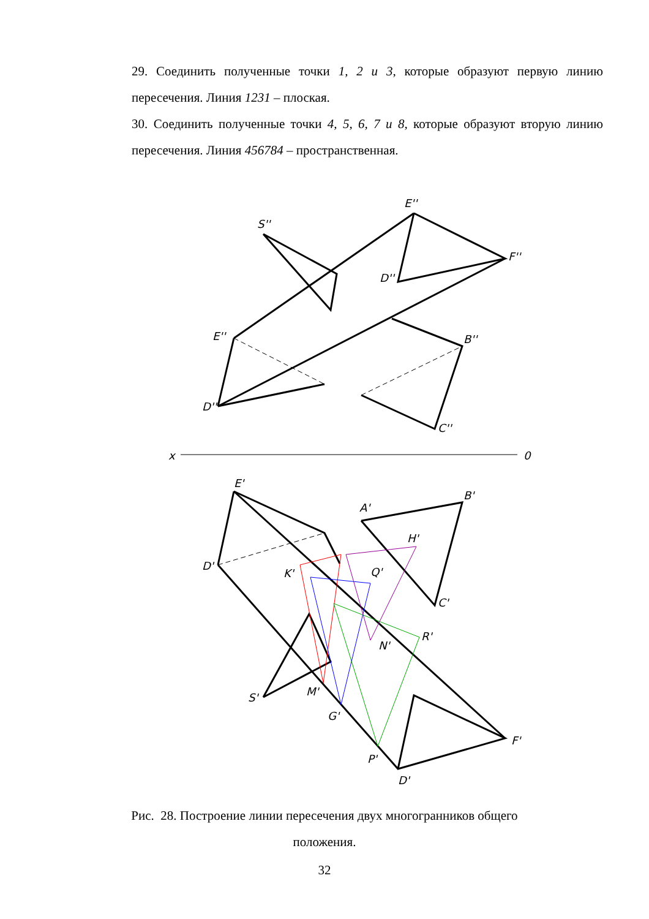29. Соединить полученные точки 1, 2 и 3, которые образуют первую линию пересечения. Линия 1231 – плоская.
30. Соединить полученные точки 4, 5, 6, 7 и 8, которые образуют вторую линию пересечения. Линия 456784 – пространственная.
S''
E''
F''
E''
D''
B''
C''
D''
x
0
E'
A'
B'
D'
K'
Q'
H'
R'
N'
S'
M'
G'
P'
F'
D'
C'
Рис. 28. Построение линии пересечения двух многогранников общего
положения.
32